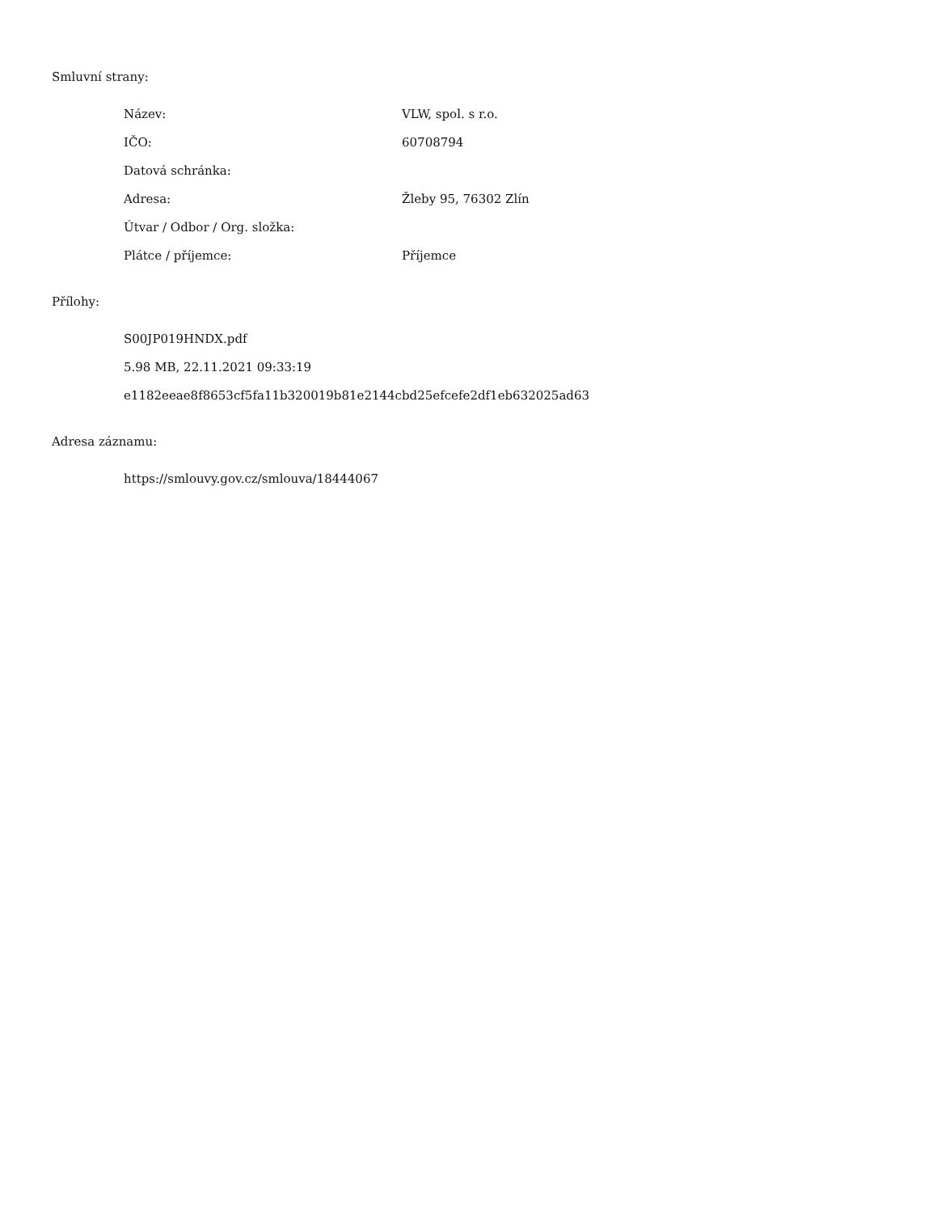Smluvní strany:
| Název: | VLW, spol. s r.o. |
| IČO: | 60708794 |
| Datová schránka: | |
| Adresa: | Žleby 95, 76302 Zlín |
| Útvar / Odbor / Org. složka: | |
| Plátce / příjemce: | Příjemce |
Přílohy:
S00JP019HNDX.pdf
5.98 MB, 22.11.2021 09:33:19
e1182eeae8f8653cf5fa11b320019b81e2144cbd25efcefe2df1eb632025ad63
Adresa záznamu:
https://smlouvy.gov.cz/smlouva/18444067